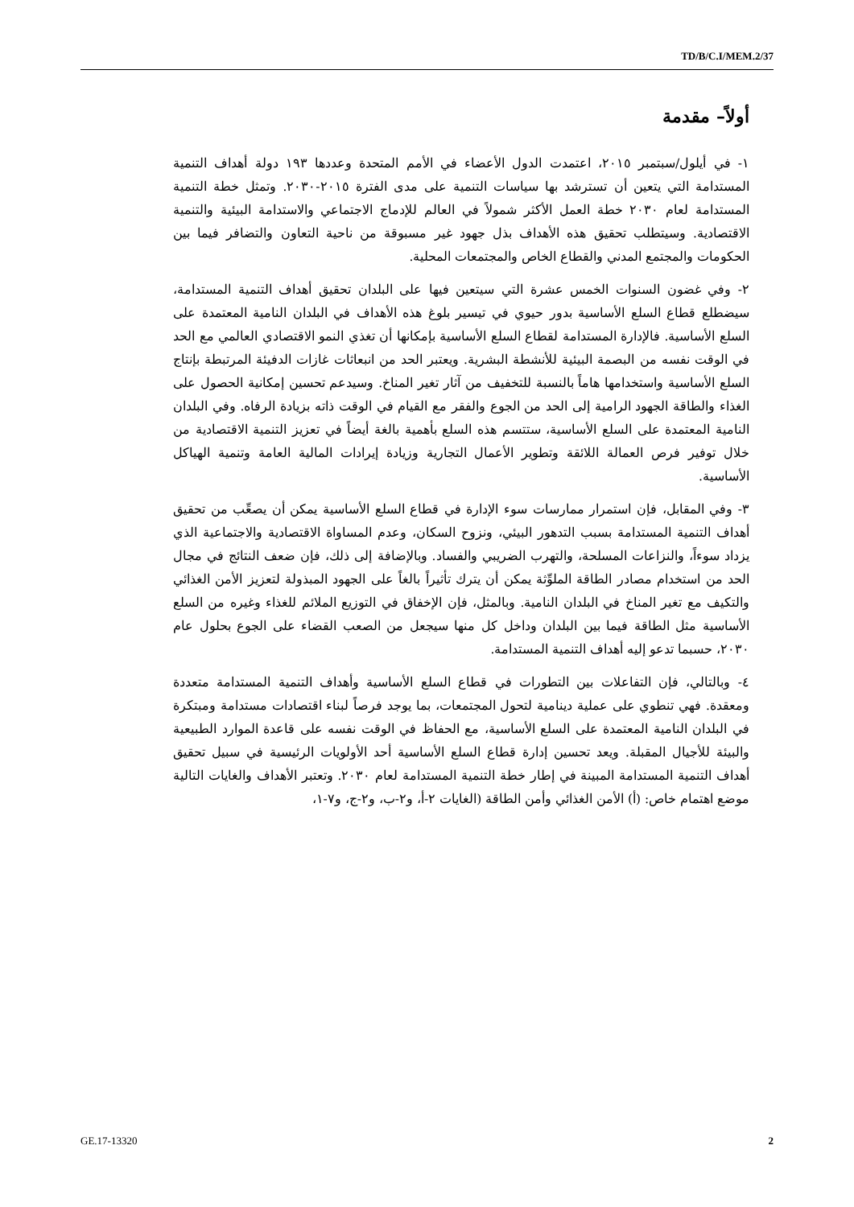TD/B/C.I/MEM.2/37
أولاً– مقدمة
١- في أيلول/سبتمبر ٢٠١٥، اعتمدت الدول الأعضاء في الأمم المتحدة وعددها ١٩٣ دولة أهداف التنمية المستدامة التي يتعين أن تسترشد بها سياسات التنمية على مدى الفترة ٢٠١٥-٢٠٣٠. وتمثل خطة التنمية المستدامة لعام ٢٠٣٠ خطة العمل الأكثر شمولاً في العالم للإدماج الاجتماعي والاستدامة البيئية والتنمية الاقتصادية. وسيتطلب تحقيق هذه الأهداف بذل جهود غير مسبوقة من ناحية التعاون والتضافر فيما بين الحكومات والمجتمع المدني والقطاع الخاص والمجتمعات المحلية.
٢- وفي غضون السنوات الخمس عشرة التي سيتعين فيها على البلدان تحقيق أهداف التنمية المستدامة، سيضطلع قطاع السلع الأساسية بدور حيوي في تيسير بلوغ هذه الأهداف في البلدان النامية المعتمدة على السلع الأساسية. فالإدارة المستدامة لقطاع السلع الأساسية بإمكانها أن تغذي النمو الاقتصادي العالمي مع الحد في الوقت نفسه من البصمة البيئية للأنشطة البشرية. ويعتبر الحد من انبعاثات غازات الدفيئة المرتبطة بإنتاج السلع الأساسية واستخدامها هاماً بالنسبة للتخفيف من آثار تغير المناخ. وسيدعم تحسين إمكانية الحصول على الغذاء والطاقة الجهود الرامية إلى الحد من الجوع والفقر مع القيام في الوقت ذاته بزيادة الرفاه. وفي البلدان النامية المعتمدة على السلع الأساسية، ستتسم هذه السلع بأهمية بالغة أيضاً في تعزيز التنمية الاقتصادية من خلال توفير فرص العمالة اللائقة وتطوير الأعمال التجارية وزيادة إيرادات المالية العامة وتنمية الهياكل الأساسية.
٣- وفي المقابل، فإن استمرار ممارسات سوء الإدارة في قطاع السلع الأساسية يمكن أن يصعِّب من تحقيق أهداف التنمية المستدامة بسبب التدهور البيئي، ونزوح السكان، وعدم المساواة الاقتصادية والاجتماعية الذي يزداد سوءاً، والنزاعات المسلحة، والتهرب الضريبي والفساد. وبالإضافة إلى ذلك، فإن ضعف النتائج في مجال الحد من استخدام مصادر الطاقة الملوِّثة يمكن أن يترك تأثيراً بالغاً على الجهود المبذولة لتعزيز الأمن الغذائي والتكيف مع تغير المناخ في البلدان النامية. وبالمثل، فإن الإخفاق في التوزيع الملائم للغذاء وغيره من السلع الأساسية مثل الطاقة فيما بين البلدان وداخل كل منها سيجعل من الصعب القضاء على الجوع بحلول عام ٢٠٣٠، حسبما تدعو إليه أهداف التنمية المستدامة.
٤- وبالتالي، فإن التفاعلات بين التطورات في قطاع السلع الأساسية وأهداف التنمية المستدامة متعددة ومعقدة. فهي تنطوي على عملية دينامية لتحول المجتمعات، بما يوجد فرصاً لبناء اقتصادات مستدامة ومبتكرة في البلدان النامية المعتمدة على السلع الأساسية، مع الحفاظ في الوقت نفسه على قاعدة الموارد الطبيعية والبيئة للأجيال المقبلة. ويعد تحسين إدارة قطاع السلع الأساسية أحد الأولويات الرئيسية في سبيل تحقيق أهداف التنمية المستدامة المبينة في إطار خطة التنمية المستدامة لعام ٢٠٣٠. وتعتبر الأهداف والغايات التالية موضع اهتمام خاص: (أ) الأمن الغذائي وأمن الطاقة (الغايات ٢-أ، و٢-ب، و٢-ج، و٧-١،
GE.17-13320 2